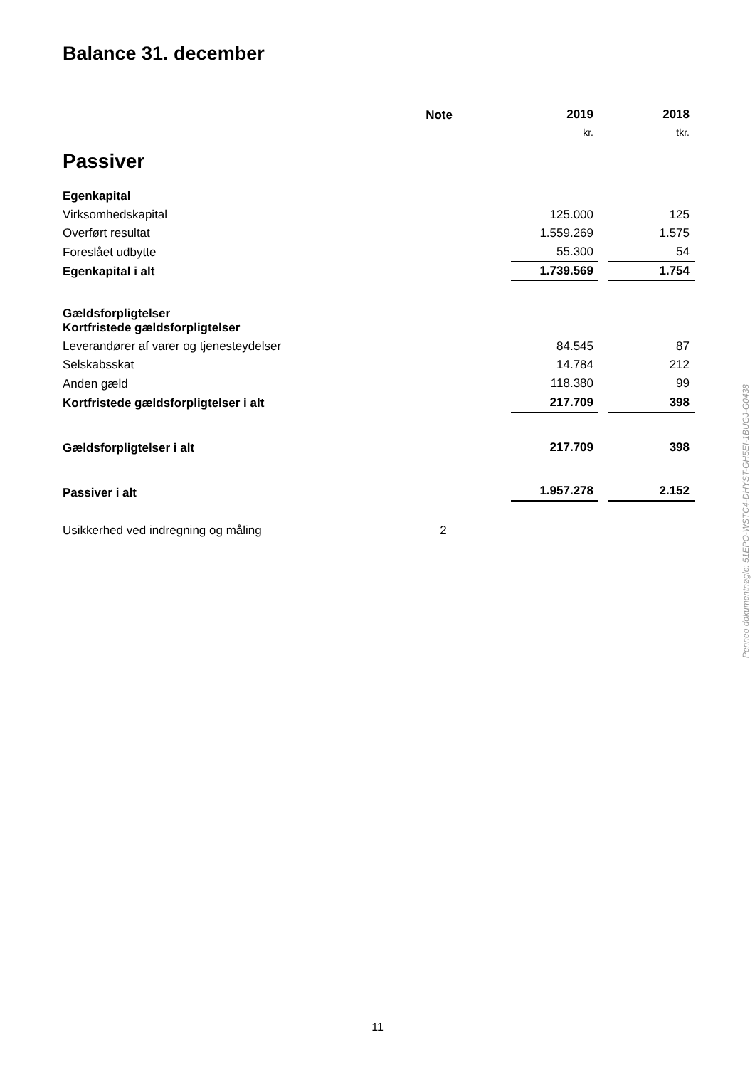Balance 31. december
| | Note | 2019 | 2018 |
| --- | --- | --- | --- |
| | | kr. | tkr. |
| Passiver | | | |
| Egenkapital | | | |
| Virksomhedskapital | | 125.000 | 125 |
| Overført resultat | | 1.559.269 | 1.575 |
| Foreslået udbytte | | 55.300 | 54 |
| Egenkapital i alt | | 1.739.569 | 1.754 |
| Gældsforpligtelser Kortfristede gældsforpligtelser | | | |
| Leverandører af varer og tjenesteydelser | | 84.545 | 87 |
| Selskabsskat | | 14.784 | 212 |
| Anden gæld | | 118.380 | 99 |
| Kortfristede gældsforpligtelser i alt | | 217.709 | 398 |
| Gældsforpligtelser i alt | | 217.709 | 398 |
| Passiver i alt | | 1.957.278 | 2.152 |
| Usikkerhed ved indregning og måling | 2 | | |
Penneo dokumentnøgle: 51EPO-WSTC4-DHYST-GH5EI-1BUGJ-G0438
11